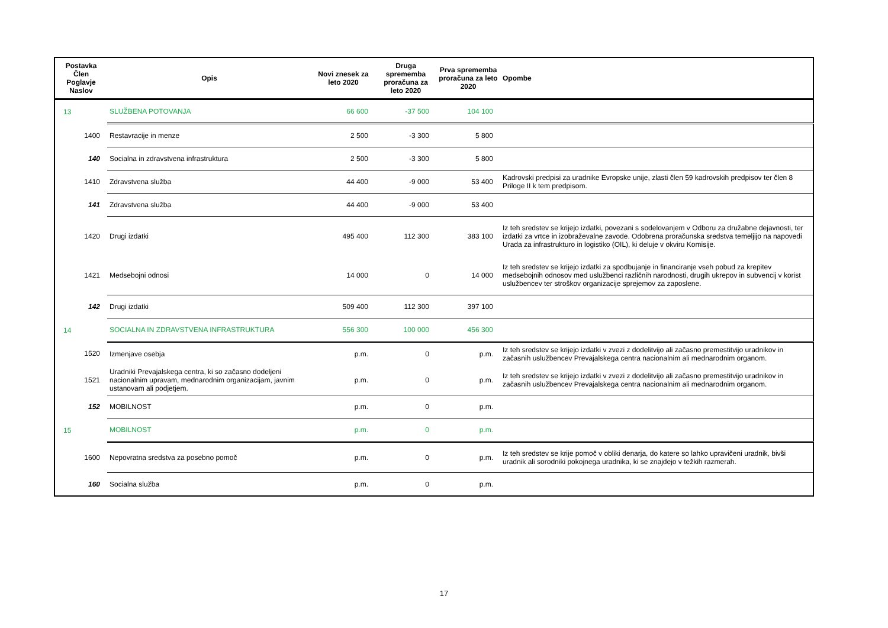| Postavka Člen Poglavje Naslov | Opis | Novi znesek za leto 2020 | Druga sprememba proračuna za leto 2020 | Prva sprememba proračuna za leto 2020 | Opombe |
| --- | --- | --- | --- | --- | --- |
| 13 | SLUŽBENA POTOVANJA | 66 600 | -37 500 | 104 100 | |
| 1400 | Restavracije in menze | 2 500 | -3 300 | 5 800 | |
| 140 | Socialna in zdravstvena infrastruktura | 2 500 | -3 300 | 5 800 | |
| 1410 | Zdravstvena služba | 44 400 | -9 000 | 53 400 | Kadrovski predpisi za uradnike Evropske unije, zlasti člen 59 kadrovskih predpisov ter člen 8 Priloge II k tem predpisom. |
| 141 | Zdravstvena služba | 44 400 | -9 000 | 53 400 | |
| 1420 | Drugi izdatki | 495 400 | 112 300 | 383 100 | Iz teh sredstev se krijejo izdatki, povezani s sodelovanjem v Odboru za družabne dejavnosti, ter izdatki za vrtce in izobraževalne zavode. Odobrena proračunska sredstva temeljijo na napovedi Urada za infrastrukturo in logistiko (OIL), ki deluje v okviru Komisije. |
| 1421 | Medsebojni odnosi | 14 000 | 0 | 14 000 | Iz teh sredstev se krijejo izdatki za spodbujanje in financiranje vseh pobud za krepitev medsebojnih odnosov med uslužbenci različnih narodnosti, drugih ukrepov in subvencij v korist uslužbencev ter stroškov organizacije sprejemov za zaposlene. |
| 142 | Drugi izdatki | 509 400 | 112 300 | 397 100 | |
| 14 | SOCIALNA IN ZDRAVSTVENA INFRASTRUKTURA | 556 300 | 100 000 | 456 300 | |
| 1520 | Izmenjave osebja | p.m. | 0 | p.m. | Iz teh sredstev se krijejo izdatki v zvezi z dodelitvijo ali začasno premestitvijo uradnikov in začasnih uslužbencev Prevajalskega centra nacionalnim ali mednarodnim organom. |
| 1521 | Uradniki Prevajalskega centra, ki so začasno dodeljeni nacionalnim upravam, mednarodnim organizacijam, javnim ustanovam ali podjetjem. | p.m. | 0 | p.m. | Iz teh sredstev se krijejo izdatki v zvezi z dodelitvijo ali začasno premestitvijo uradnikov in začasnih uslužbencev Prevajalskega centra nacionalnim ali mednarodnim organom. |
| 152 | MOBILNOST | p.m. | 0 | p.m. | |
| 15 | MOBILNOST | p.m. | 0 | p.m. | |
| 1600 | Nepovratna sredstva za posebno pomoč | p.m. | 0 | p.m. | Iz teh sredstev se krije pomoč v obliki denarja, do katere so lahko upravičeni uradnik, bivši uradnik ali sorodniki pokojnega uradnika, ki se znajdejo v težkih razmerah. |
| 160 | Socialna služba | p.m. | 0 | p.m. | |
17